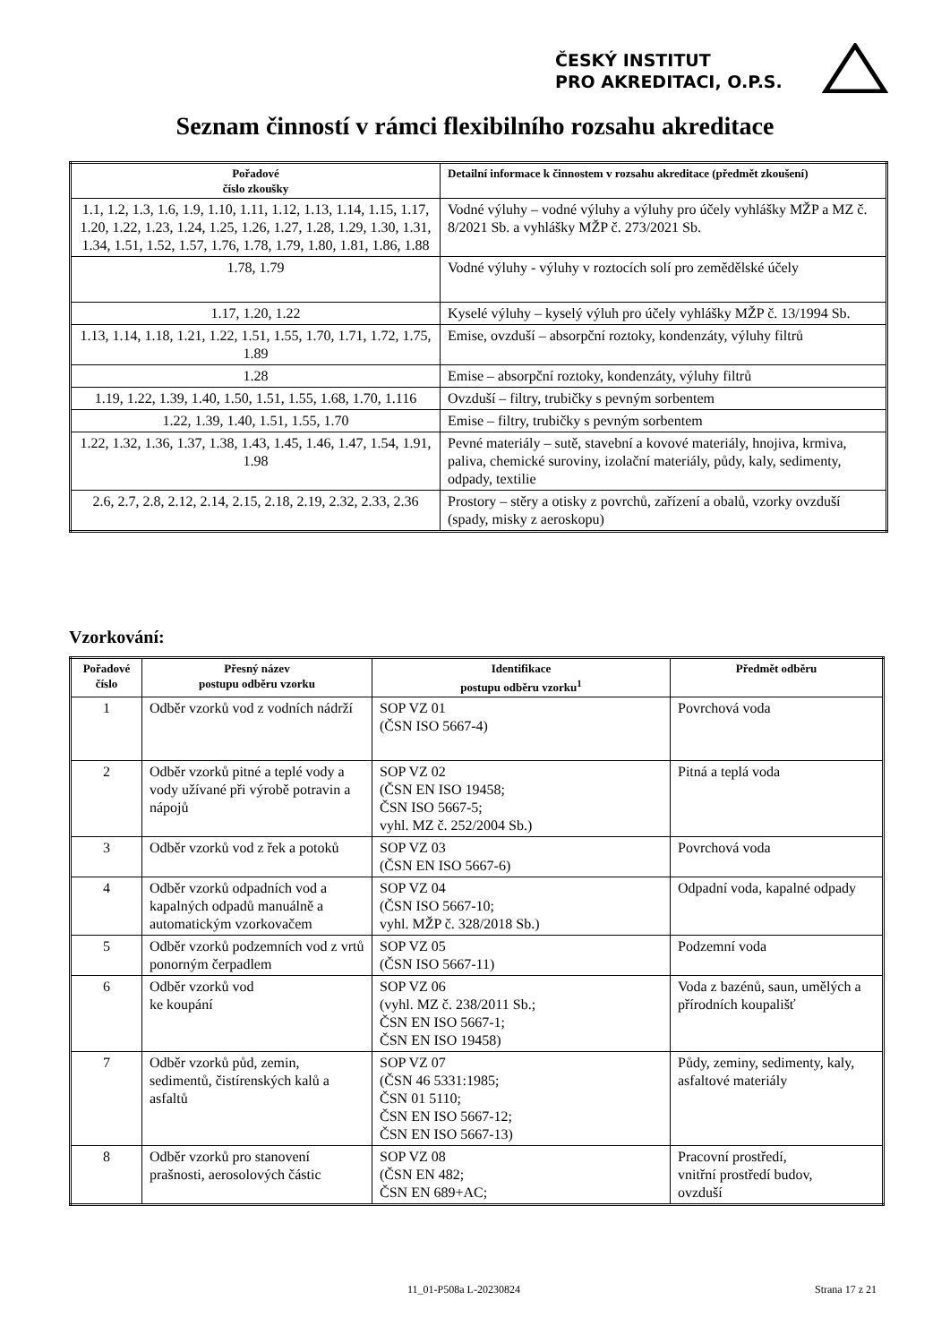ČESKÝ INSTITUT
PRO AKREDITACI, O.P.S.
Seznam činností v rámci flexibilního rozsahu akreditace
| Pořadové číslo zkoušky | Detailní informace k činnostem v rozsahu akreditace (předmět zkoušení) |
| --- | --- |
| 1.1, 1.2, 1.3, 1.6, 1.9, 1.10, 1.11, 1.12, 1.13, 1.14, 1.15, 1.17, 1.20, 1.22, 1.23, 1.24, 1.25, 1.26, 1.27, 1.28, 1.29, 1.30, 1.31, 1.34, 1.51, 1.52, 1.57, 1.76, 1.78, 1.79, 1.80, 1.81, 1.86, 1.88 | Vodné výluhy – vodné výluhy a výluhy pro účely vyhlášky MŽP a MZ č. 8/2021 Sb. a vyhlášky MŽP č. 273/2021 Sb. |
| 1.78, 1.79 | Vodné výluhy - výluhy v roztocích solí pro zemědělské účely |
| 1.17, 1.20, 1.22 | Kyselé výluhy – kyselý výluh pro účely vyhlášky MŽP č. 13/1994 Sb. |
| 1.13, 1.14, 1.18, 1.21, 1.22, 1.51, 1.55, 1.70, 1.71, 1.72, 1.75, 1.89 | Emise, ovzduší – absorpční roztoky, kondenzáty, výluhy filtrů |
| 1.28 | Emise – absorpční roztoky, kondenzáty, výluhy filtrů |
| 1.19, 1.22, 1.39, 1.40, 1.50, 1.51, 1.55, 1.68, 1.70, 1.116 | Ovzduší – filtry, trubičky s pevným sorbentem |
| 1.22, 1.39, 1.40, 1.51, 1.55, 1.70 | Emise – filtry, trubičky s pevným sorbentem |
| 1.22, 1.32, 1.36, 1.37, 1.38, 1.43, 1.45, 1.46, 1.47, 1.54, 1.91, 1.98 | Pevné materiály – sutě, stavební a kovové materiály, hnojiva, krmiva, paliva, chemické suroviny, izolační materiály, půdy, kaly, sedimenty, odpady, textilie |
| 2.6, 2.7, 2.8, 2.12, 2.14, 2.15, 2.18, 2.19, 2.32, 2.33, 2.36 | Prostory – stěry a otisky z povrchů, zařízení a obalů, vzorky ovzduší (spady, misky z aeroskopu) |
Vzorkování:
| Pořadové číslo | Přesný název postupu odběru vzorku | Identifikace postupu odběru vzorku<sup>1</sup> | Předmět odběru |
| --- | --- | --- | --- |
| 1 | Odběr vzorků vod z vodních nádrží | SOP VZ 01 (ČSN ISO 5667-4) | Povrchová voda |
| 2 | Odběr vzorků pitné a teplé vody a vody užívané při výrobě potravin a nápojů | SOP VZ 02 (ČSN EN ISO 19458; ČSN ISO 5667-5; vyhl. MZ č. 252/2004 Sb.) | Pitná a teplá voda |
| 3 | Odběr vzorků vod z řek a potoků | SOP VZ 03 (ČSN EN ISO 5667-6) | Povrchová voda |
| 4 | Odběr vzorků odpadních vod a kapalných odpadů manuálně a automatickým vzorkovačem | SOP VZ 04 (ČSN ISO 5667-10; vyhl. MŽP č. 328/2018 Sb.) | Odpadní voda, kapalné odpady |
| 5 | Odběr vzorků podzemních vod z vrtů ponorným čerpadlem | SOP VZ 05 (ČSN ISO 5667-11) | Podzemní voda |
| 6 | Odběr vzorků vod ke koupání | SOP VZ 06 (vyhl. MZ č. 238/2011 Sb.; ČSN EN ISO 5667-1; ČSN EN ISO 19458) | Voda z bazénů, saun, umělých a přírodních koupališť |
| 7 | Odběr vzorků půd, zemin, sedimentů, čistírenských kalů a asfaltů | SOP VZ 07 (ČSN 46 5331:1985; ČSN 01 5110; ČSN EN ISO 5667-12; ČSN EN ISO 5667-13) | Půdy, zeminy, sedimenty, kaly, asfaltové materiály |
| 8 | Odběr vzorků pro stanovení prašnosti, aerosolových částic | SOP VZ 08 (ČSN EN 482; ČSN EN 689+AC; | Pracovní prostředí, vnitřní prostředí budov, ovzduší |
11_01-P508a L-20230824 Strana 17 z 21